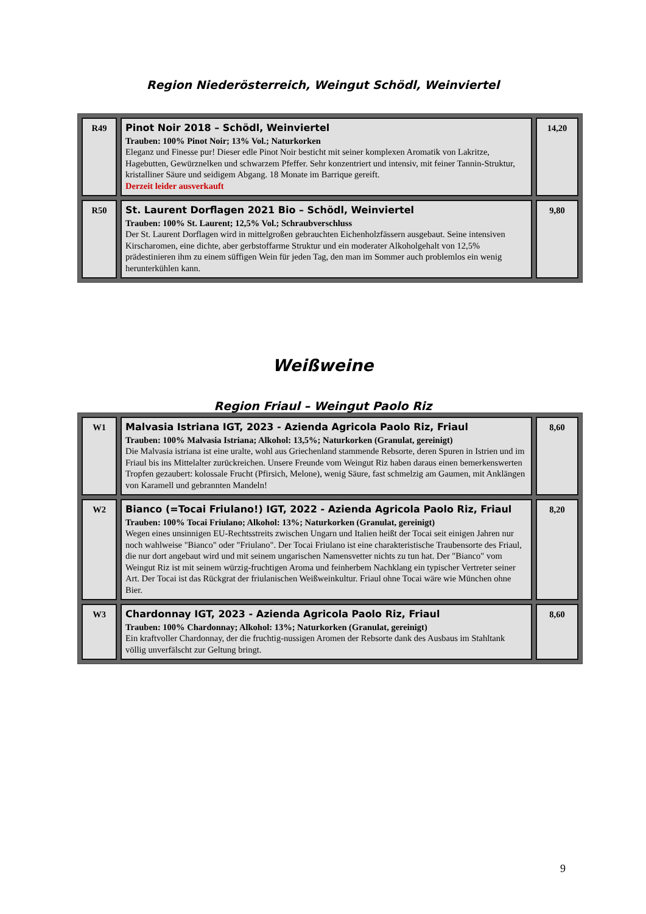Region Niederösterreich, Weingut Schödl, Weinviertel
| R49 | Pinot Noir 2018 – Schödl, Weinviertel Trauben: 100% Pinot Noir; 13% Vol.; Naturkorken Eleganz und Finesse pur! Dieser edle Pinot Noir besticht mit seiner komplexen Aromatik von Lakritze, Hagebutten, Gewürznelken und schwarzem Pfeffer. Sehr konzentriert und intensiv, mit feiner Tannin-Struktur, kristalliner Säure und seidigem Abgang. 18 Monate im Barrique gereift. Derzeit leider ausverkauft | 14,20 |
| R50 | St. Laurent Dorflagen 2021 Bio – Schödl, Weinviertel Trauben: 100% St. Laurent; 12,5% Vol.; Schraubverschluss Der St. Laurent Dorflagen wird in mittelgroßen gebrauchten Eichenholzfässern ausgebaut. Seine intensiven Kirscharomen, eine dichte, aber gerbstoffarme Struktur und ein moderater Alkoholgehalt von 12,5% prädestinieren ihm zu einem süffigen Wein für jeden Tag, den man im Sommer auch problemlos ein wenig herunterkühlen kann. | 9,80 |
Weißweine
Region Friaul – Weingut Paolo Riz
| W1 | Malvasia Istriana IGT, 2023 - Azienda Agricola Paolo Riz, Friaul Trauben: 100% Malvasia Istriana; Alkohol: 13,5%; Naturkorken (Granulat, gereinigt) Die Malvasia istriana ist eine uralte, wohl aus Griechenland stammende Rebsorte, deren Spuren in Istrien und im Friaul bis ins Mittelalter zurückreichen. Unsere Freunde vom Weingut Riz haben daraus einen bemerkenswerten Tropfen gezaubert: kolossale Frucht (Pfirsich, Melone), wenig Säure, fast schmelzig am Gaumen, mit Anklängen von Karamell und gebrannten Mandeln! | 8,60 |
| W2 | Bianco (=Tocai Friulano!) IGT, 2022 - Azienda Agricola Paolo Riz, Friaul Trauben: 100% Tocai Friulano; Alkohol: 13%; Naturkorken (Granulat, gereinigt) Wegen eines unsinnigen EU-Rechtsstreits zwischen Ungarn und Italien heißt der Tocai seit einigen Jahren nur noch wahlweise "Bianco" oder "Friulano". Der Tocai Friulano ist eine charakteristische Traubensorte des Friaul, die nur dort angebaut wird und mit seinem ungarischen Namensvetter nichts zu tun hat. Der "Bianco" vom Weingut Riz ist mit seinem würzig-fruchtigen Aroma und feinherbem Nachklang ein typischer Vertreter seiner Art. Der Tocai ist das Rückgrat der friulanischen Weißweinkultur. Friaul ohne Tocai wäre wie München ohne Bier. | 8,20 |
| W3 | Chardonnay IGT, 2023 - Azienda Agricola Paolo Riz, Friaul Trauben: 100% Chardonnay; Alkohol: 13%; Naturkorken (Granulat, gereinigt) Ein kraftvoller Chardonnay, der die fruchtig-nussigen Aromen der Rebsorte dank des Ausbaus im Stahltank völlig unverfälscht zur Geltung bringt. | 8,60 |
9